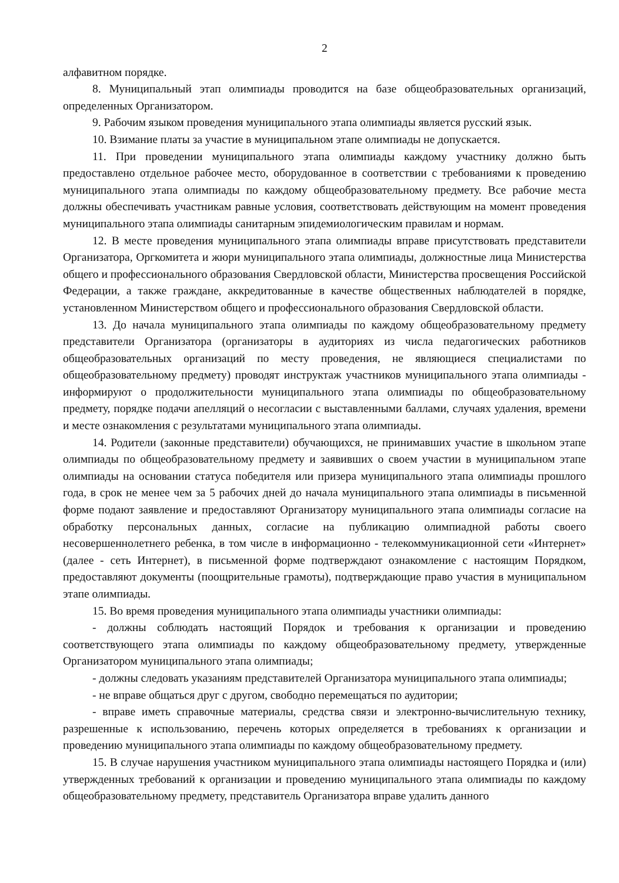2
алфавитном порядке.
8. Муниципальный этап олимпиады проводится на базе общеобразовательных организаций, определенных Организатором.
9. Рабочим языком проведения муниципального этапа олимпиады является русский язык.
10. Взимание платы за участие в муниципальном этапе олимпиады не допускается.
11. При проведении муниципального этапа олимпиады каждому участнику должно быть предоставлено отдельное рабочее место, оборудованное в соответствии с требованиями к проведению муниципального этапа олимпиады по каждому общеобразовательному предмету. Все рабочие места должны обеспечивать участникам равные условия, соответствовать действующим на момент проведения муниципального этапа олимпиады санитарным эпидемиологическим правилам и нормам.
12. В месте проведения муниципального этапа олимпиады вправе присутствовать представители Организатора, Оргкомитета и жюри муниципального этапа олимпиады, должностные лица Министерства общего и профессионального образования Свердловской области, Министерства просвещения Российской Федерации, а также граждане, аккредитованные в качестве общественных наблюдателей в порядке, установленном Министерством общего и профессионального образования Свердловской области.
13. До начала муниципального этапа олимпиады по каждому общеобразовательному предмету представители Организатора (организаторы в аудиториях из числа педагогических работников общеобразовательных организаций по месту проведения, не являющиеся специалистами по общеобразовательному предмету) проводят инструктаж участников муниципального этапа олимпиады - информируют о продолжительности муниципального этапа олимпиады по общеобразовательному предмету, порядке подачи апелляций о несогласии с выставленными баллами, случаях удаления, времени и месте ознакомления с результатами муниципального этапа олимпиады.
14. Родители (законные представители) обучающихся, не принимавших участие в школьном этапе олимпиады по общеобразовательному предмету и заявивших о своем участии в муниципальном этапе олимпиады на основании статуса победителя или призера муниципального этапа олимпиады прошлого года, в срок не менее чем за 5 рабочих дней до начала муниципального этапа олимпиады в письменной форме подают заявление и предоставляют Организатору муниципального этапа олимпиады согласие на обработку персональных данных, согласие на публикацию олимпиадной работы своего несовершеннолетнего ребенка, в том числе в информационно - телекоммуникационной сети «Интернет» (далее - сеть Интернет), в письменной форме подтверждают ознакомление с настоящим Порядком, предоставляют документы (поощрительные грамоты), подтверждающие право участия в муниципальном этапе олимпиады.
15. Во время проведения муниципального этапа олимпиады участники олимпиады:
- должны соблюдать настоящий Порядок и требования к организации и проведению соответствующего этапа олимпиады по каждому общеобразовательному предмету, утвержденные Организатором муниципального этапа олимпиады;
- должны следовать указаниям представителей Организатора муниципального этапа олимпиады;
- не вправе общаться друг с другом, свободно перемещаться по аудитории;
- вправе иметь справочные материалы, средства связи и электронно-вычислительную технику, разрешенные к использованию, перечень которых определяется в требованиях к организации и проведению муниципального этапа олимпиады по каждому общеобразовательному предмету.
15. В случае нарушения участником муниципального этапа олимпиады настоящего Порядка и (или) утвержденных требований к организации и проведению муниципального этапа олимпиады по каждому общеобразовательному предмету, представитель Организатора вправе удалить данного